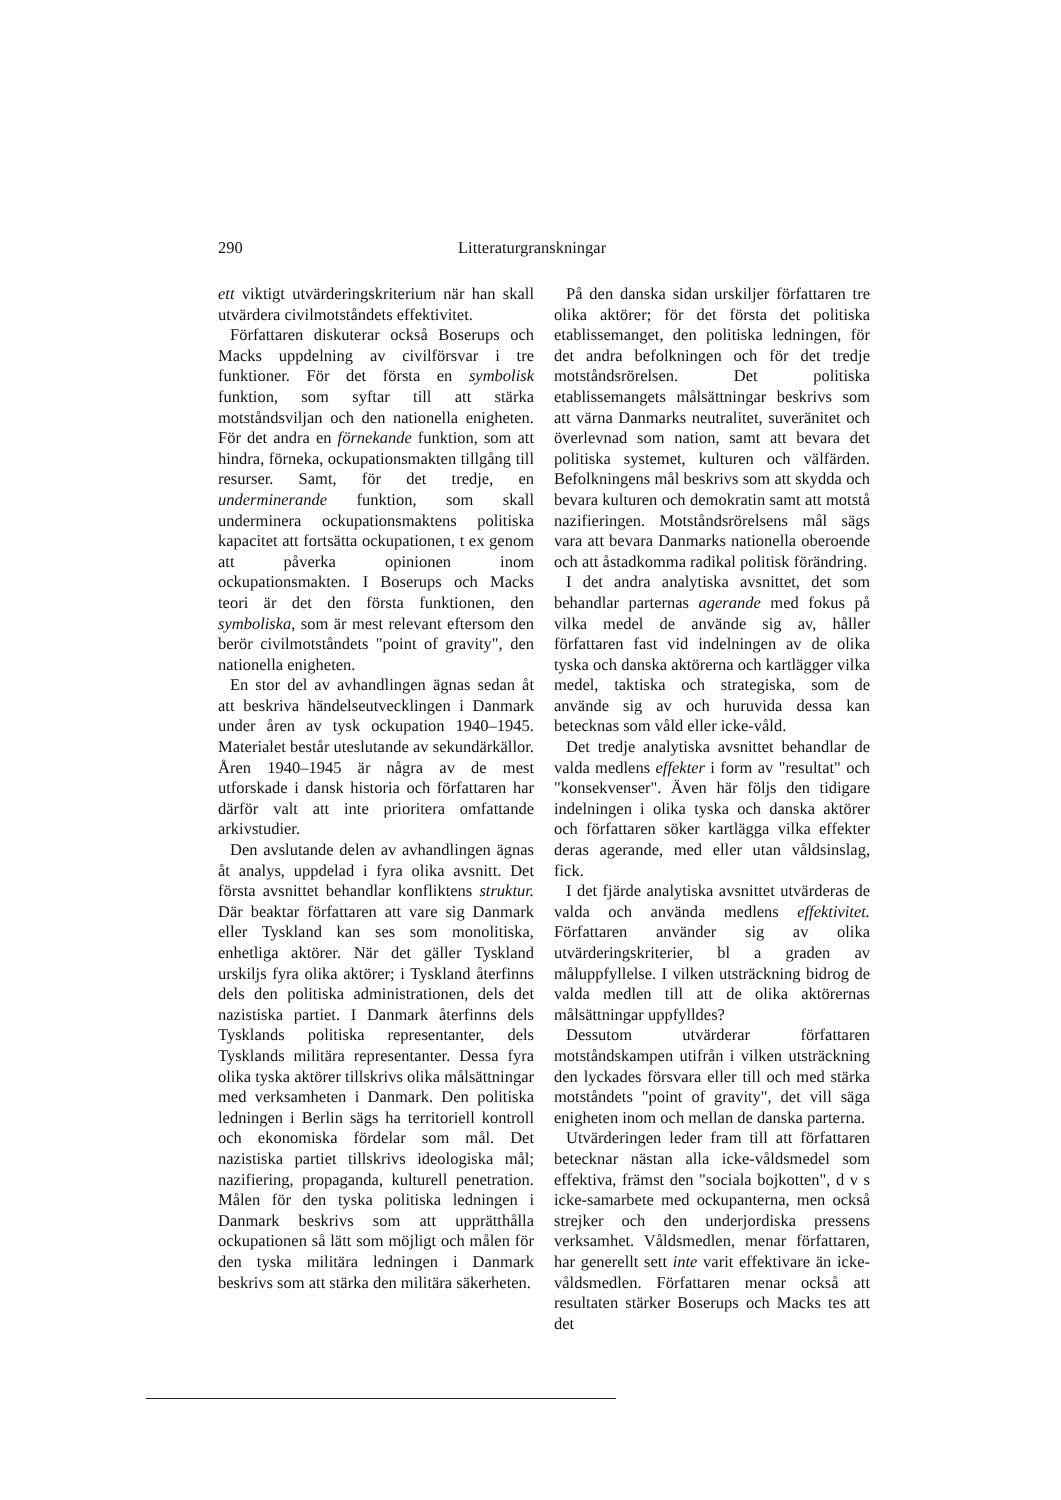290 Litteraturgranskningar
ett viktigt utvärderingskriterium när han skall utvärdera civilmotståndets effektivitet.
Författaren diskuterar också Boserups och Macks uppdelning av civilförsvar i tre funktioner. För det första en symbolisk funktion, som syftar till att stärka motståndsviljan och den nationella enigheten. För det andra en förnekande funktion, som att hindra, förneka, ockupationsmakten tillgång till resurser. Samt, för det tredje, en underminerande funktion, som skall underminera ockupationsmaktens politiska kapacitet att fortsätta ockupationen, t ex genom att påverka opinionen inom ockupationsmakten. I Boserups och Macks teori är det den första funktionen, den symboliska, som är mest relevant eftersom den berör civilmotståndets "point of gravity", den nationella enigheten.
En stor del av avhandlingen ägnas sedan åt att beskriva händelseutvecklingen i Danmark under åren av tysk ockupation 1940–1945. Materialet består uteslutande av sekundärkällor. Åren 1940–1945 är några av de mest utforskade i dansk historia och författaren har därför valt att inte prioritera omfattande arkivstudier.
Den avslutande delen av avhandlingen ägnas åt analys, uppdelad i fyra olika avsnitt. Det första avsnittet behandlar konfliktens struktur. Där beaktar författaren att vare sig Danmark eller Tyskland kan ses som monolitiska, enhetliga aktörer. När det gäller Tyskland urskiljs fyra olika aktörer; i Tyskland återfinns dels den politiska administrationen, dels det nazistiska partiet. I Danmark återfinns dels Tysklands politiska representanter, dels Tysklands militära representanter. Dessa fyra olika tyska aktörer tillskrivs olika målsättningar med verksamheten i Danmark. Den politiska ledningen i Berlin sägs ha territoriell kontroll och ekonomiska fördelar som mål. Det nazistiska partiet tillskrivs ideologiska mål; nazifiering, propaganda, kulturell penetration. Målen för den tyska politiska ledningen i Danmark beskrivs som att upprätthålla ockupationen så lätt som möjligt och målen för den tyska militära ledningen i Danmark beskrivs som att stärka den militära säkerheten.
På den danska sidan urskiljer författaren tre olika aktörer; för det första det politiska etablissemanget, den politiska ledningen, för det andra befolkningen och för det tredje motståndsrörelsen. Det politiska etablissemangets målsättningar beskrivs som att värna Danmarks neutralitet, suveränitet och överlevnad som nation, samt att bevara det politiska systemet, kulturen och välfärden. Befolkningens mål beskrivs som att skydda och bevara kulturen och demokratin samt att motstå nazifieringen. Motståndsrörelsens mål sägs vara att bevara Danmarks nationella oberoende och att åstadkomma radikal politisk förändring.
I det andra analytiska avsnittet, det som behandlar parternas agerande med fokus på vilka medel de använde sig av, håller författaren fast vid indelningen av de olika tyska och danska aktörerna och kartlägger vilka medel, taktiska och strategiska, som de använde sig av och huruvida dessa kan betecknas som våld eller icke-våld.
Det tredje analytiska avsnittet behandlar de valda medlens effekter i form av "resultat" och "konsekvenser". Även här följs den tidigare indelningen i olika tyska och danska aktörer och författaren söker kartlägga vilka effekter deras agerande, med eller utan våldsinslag, fick.
I det fjärde analytiska avsnittet utvärderas de valda och använda medlens effektivitet. Författaren använder sig av olika utvärderingskriterier, bl a graden av måluppfyllelse. I vilken utsträckning bidrog de valda medlen till att de olika aktörernas målsättningar uppfylldes?
Dessutom utvärderar författaren motståndskampen utifrån i vilken utsträckning den lyckades försvara eller till och med stärka motståndets "point of gravity", det vill säga enigheten inom och mellan de danska parterna.
Utvärderingen leder fram till att författaren betecknar nästan alla icke-våldsmedel som effektiva, främst den "sociala bojkotten", d v s icke-samarbete med ockupanterna, men också strejker och den underjordiska pressens verksamhet. Våldsmedlen, menar författaren, har generellt sett inte varit effektivare än icke-våldsmedlen. Författaren menar också att resultaten stärker Boserups och Macks tes att det